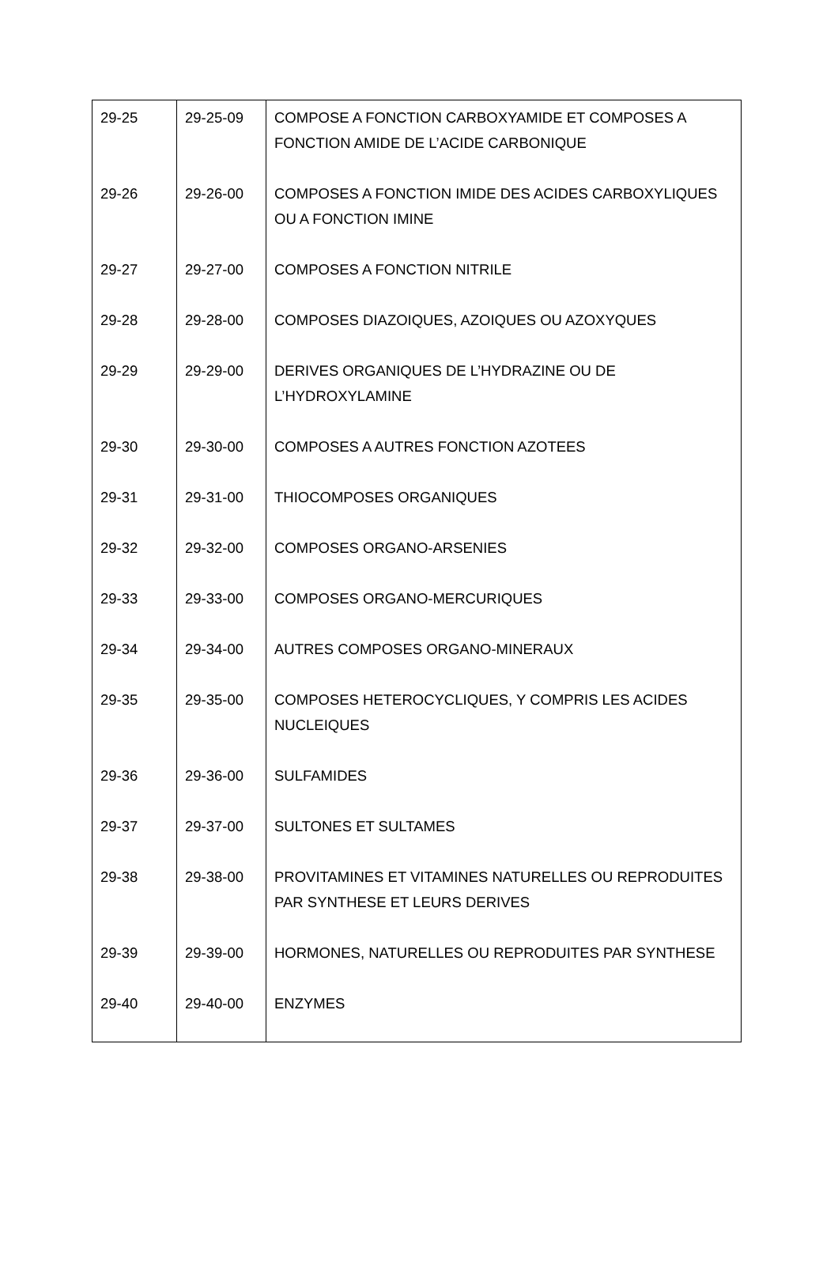| 29-25 | 29-25-09 | COMPOSE A FONCTION CARBOXYAMIDE ET COMPOSES A FONCTION AMIDE DE L’ACIDE CARBONIQUE |
| 29-26 | 29-26-00 | COMPOSES A FONCTION IMIDE DES ACIDES CARBOXYLIQUES OU A FONCTION IMINE |
| 29-27 | 29-27-00 | COMPOSES A FONCTION NITRILE |
| 29-28 | 29-28-00 | COMPOSES DIAZOIQUES, AZOIQUES OU AZOXYQUES |
| 29-29 | 29-29-00 | DERIVES ORGANIQUES DE L’HYDRAZINE OU DE L’HYDROXYLAMINE |
| 29-30 | 29-30-00 | COMPOSES A AUTRES FONCTION AZOTEES |
| 29-31 | 29-31-00 | THIOCOMPOSES ORGANIQUES |
| 29-32 | 29-32-00 | COMPOSES ORGANO-ARSENIES |
| 29-33 | 29-33-00 | COMPOSES ORGANO-MERCURIQUES |
| 29-34 | 29-34-00 | AUTRES COMPOSES ORGANO-MINERAUX |
| 29-35 | 29-35-00 | COMPOSES HETEROCYCLIQUES, Y COMPRIS LES ACIDES NUCLEIQUES |
| 29-36 | 29-36-00 | SULFAMIDES |
| 29-37 | 29-37-00 | SULTONES ET SULTAMES |
| 29-38 | 29-38-00 | PROVITAMINES ET VITAMINES NATURELLES OU REPRODUITES PAR SYNTHESE ET LEURS DERIVES |
| 29-39 | 29-39-00 | HORMONES, NATURELLES OU REPRODUITES PAR SYNTHESE |
| 29-40 | 29-40-00 | ENZYMES |